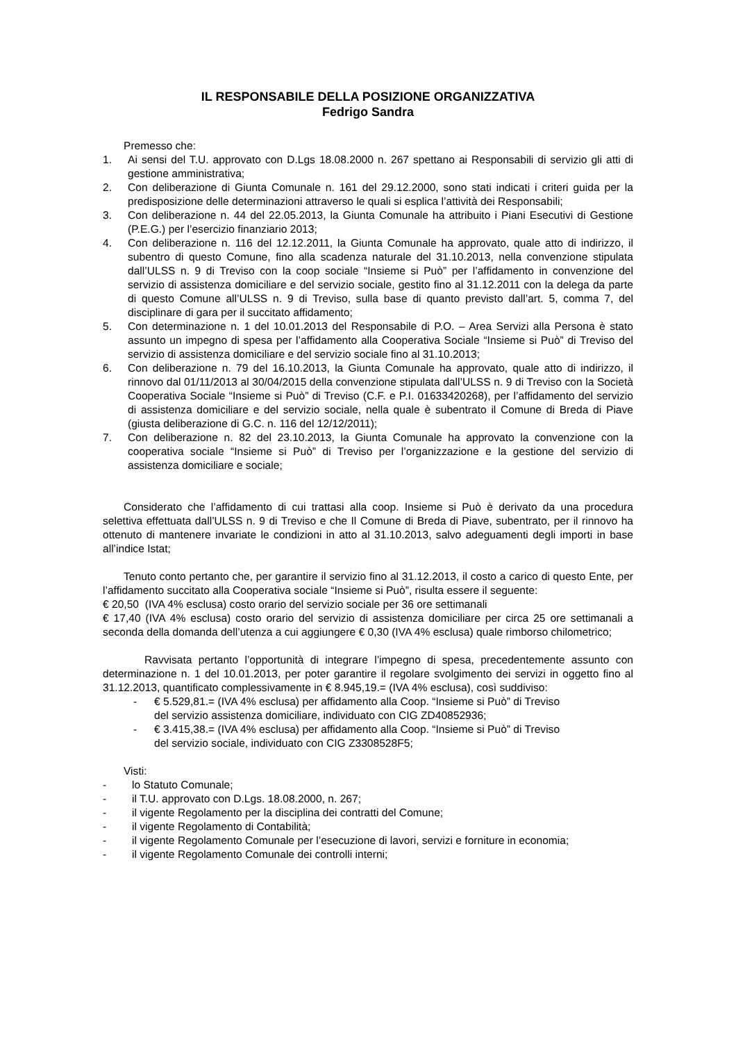IL RESPONSABILE DELLA POSIZIONE ORGANIZZATIVA
Fedrigo Sandra
Premesso che:
1. Ai sensi del T.U. approvato con D.Lgs 18.08.2000 n. 267 spettano ai Responsabili di servizio gli atti di gestione amministrativa;
2. Con deliberazione di Giunta Comunale n. 161 del 29.12.2000, sono stati indicati i criteri guida per la predisposizione delle determinazioni attraverso le quali si esplica l’attività dei Responsabili;
3. Con deliberazione n. 44 del 22.05.2013, la Giunta Comunale ha attribuito i Piani Esecutivi di Gestione (P.E.G.) per l’esercizio finanziario 2013;
4. Con deliberazione n. 116 del 12.12.2011, la Giunta Comunale ha approvato, quale atto di indirizzo, il subentro di questo Comune, fino alla scadenza naturale del 31.10.2013, nella convenzione stipulata dall’ULSS n. 9 di Treviso con la coop sociale “Insieme si Può” per l’affidamento in convenzione del servizio di assistenza domiciliare e del servizio sociale, gestito fino al 31.12.2011 con la delega da parte di questo Comune all’ULSS n. 9 di Treviso, sulla base di quanto previsto dall’art. 5, comma 7, del disciplinare di gara per il succitato affidamento;
5. Con determinazione n. 1 del 10.01.2013 del Responsabile di P.O. – Area Servizi alla Persona è stato assunto un impegno di spesa per l’affidamento alla Cooperativa Sociale “Insieme si Può” di Treviso del servizio di assistenza domiciliare e del servizio sociale fino al 31.10.2013;
6. Con deliberazione n. 79 del 16.10.2013, la Giunta Comunale ha approvato, quale atto di indirizzo, il rinnovo dal 01/11/2013 al 30/04/2015 della convenzione stipulata dall’ULSS n. 9 di Treviso con la Società Cooperativa Sociale “Insieme si Può” di Treviso (C.F. e P.I. 01633420268), per l’affidamento del servizio di assistenza domiciliare e del servizio sociale, nella quale è subentrato il Comune di Breda di Piave (giusta deliberazione di G.C. n. 116 del 12/12/2011);
7. Con deliberazione n. 82 del 23.10.2013, la Giunta Comunale ha approvato la convenzione con la cooperativa sociale “Insieme si Può” di Treviso per l’organizzazione e la gestione del servizio di assistenza domiciliare e sociale;
Considerato che l’affidamento di cui trattasi alla coop. Insieme si Può è derivato da una procedura selettiva effettuata dall’ULSS n. 9 di Treviso e che Il Comune di Breda di Piave, subentrato, per il rinnovo ha ottenuto di mantenere invariate le condizioni in atto al 31.10.2013, salvo adeguamenti degli importi in base all’indice Istat;
Tenuto conto pertanto che, per garantire il servizio fino al 31.12.2013, il costo a carico di questo Ente, per l’affidamento succitato alla Cooperativa sociale “Insieme si Può”, risulta essere il seguente:
€ 20,50 (IVA 4% esclusa) costo orario del servizio sociale per 36 ore settimanali
€ 17,40 (IVA 4% esclusa) costo orario del servizio di assistenza domiciliare per circa 25 ore settimanali a seconda della domanda dell’utenza a cui aggiungere € 0,30 (IVA 4% esclusa) quale rimborso chilometrico;
Ravvisata pertanto l’opportunità di integrare l’impegno di spesa, precedentemente assunto con determinazione n. 1 del 10.01.2013, per poter garantire il regolare svolgimento dei servizi in oggetto fino al 31.12.2013, quantificato complessivamente in € 8.945,19.= (IVA 4% esclusa), così suddiviso:
- € 5.529,81.= (IVA 4% esclusa) per affidamento alla Coop. “Insieme si Può” di Treviso
del servizio assistenza domiciliare, individuato con CIG ZD40852936;
- € 3.415,38.= (IVA 4% esclusa) per affidamento alla Coop. “Insieme si Può” di Treviso
del servizio sociale, individuato con CIG Z3308528F5;
Visti:
- lo Statuto Comunale;
- il T.U. approvato con D.Lgs. 18.08.2000, n. 267;
- il vigente Regolamento per la disciplina dei contratti del Comune;
- il vigente Regolamento di Contabilità;
- il vigente Regolamento Comunale per l’esecuzione di lavori, servizi e forniture in economia;
- il vigente Regolamento Comunale dei controlli interni;